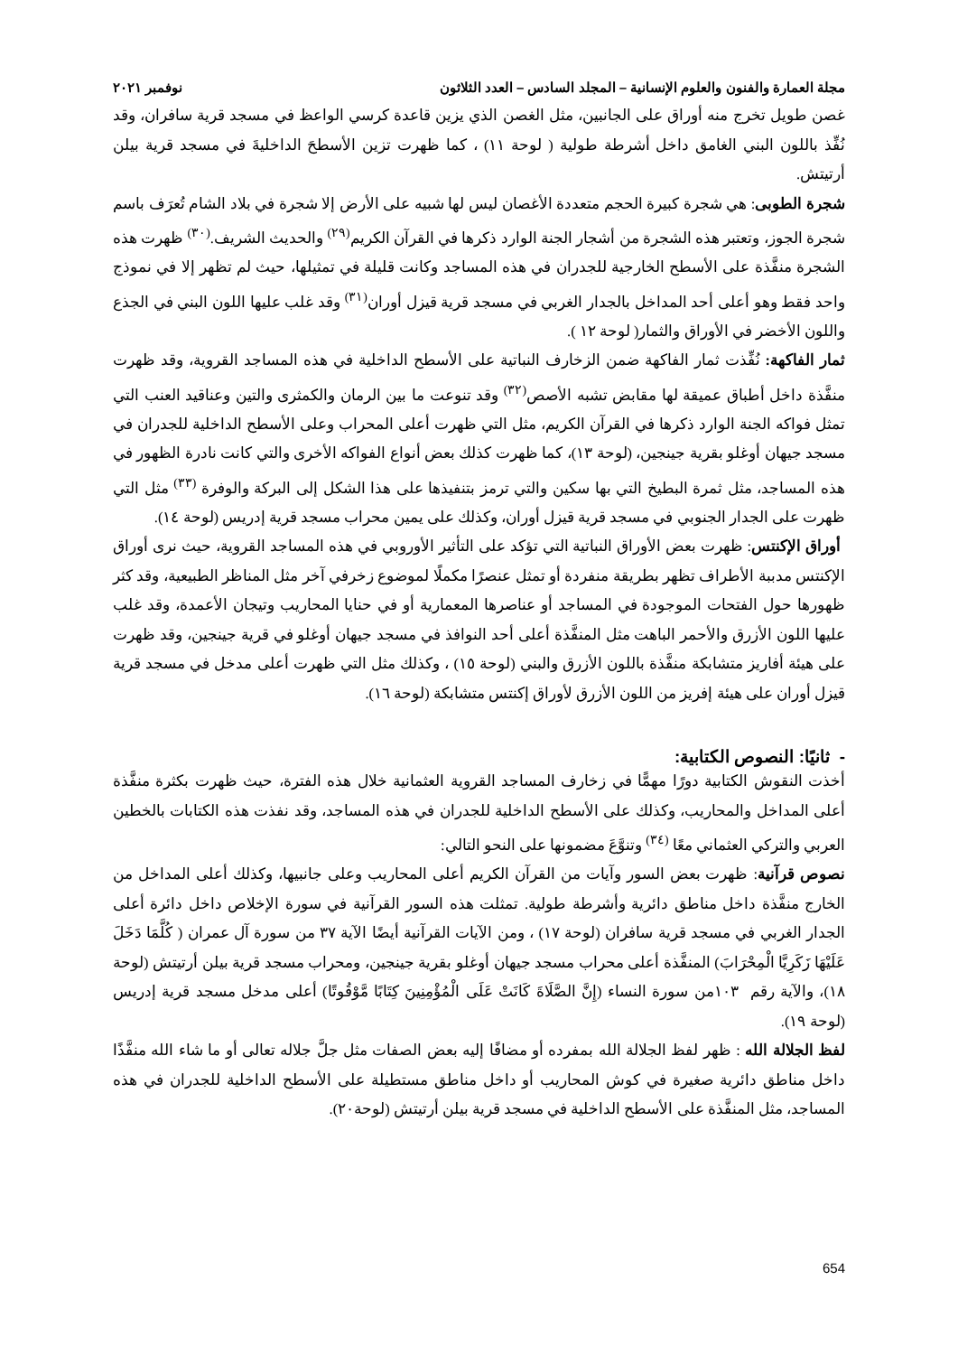مجلة العمارة والفنون والعلوم الإنسانية – المجلد السادس – العدد الثلاثون نوفمبر ٢٠٢١
غصن طويل تخرج منه أوراق على الجانبين، مثل الغصن الذي يزين قاعدة كرسي الواعظ في مسجد قرية سافران، وقد نُفِّذ باللون البني الغامق داخل أشرطة طولية ( لوحة ١١) ، كما ظهرت تزين الأسطحَ الداخليةَ في مسجد قرية بيلن أرتيتش.
شجرة الطوبى: هي شجرة كبيرة الحجم متعددة الأغصان ليس لها شبيه على الأرض إلا شجرة في بلاد الشام تُعرَف باسم شجرة الجوز، وتعتبر هذه الشجرة من أشجار الجنة الوارد ذكرها في القرآن الكريم<sup>(٢٩)</sup> والحديث الشريف.<sup>(٣٠)</sup> ظهرت هذه الشجرة منفَّذة على الأسطح الخارجية للجدران في هذه المساجد وكانت قليلة في تمثيلها، حيث لم تظهر إلا في نموذج واحد فقط وهو أعلى أحد المداخل بالجدار الغربي في مسجد قرية قيزل أوران<sup>(٣١)</sup> وقد غلب عليها اللون البني في الجذع واللون الأخضر في الأوراق والثمار( لوحة ١٢ ).
ثمار الفاكهة: نُفِّذت ثمار الفاكهة ضمن الزخارف النباتية على الأسطح الداخلية في هذه المساجد القروية، وقد ظهرت منفَّذة داخل أطباق عميقة لها مقابض تشبه الأصص<sup>(٣٢)</sup> وقد تنوعت ما بين الرمان والكمثرى والتين وعناقيد العنب التي تمثل فواكه الجنة الوارد ذكرها في القرآن الكريم، مثل التي ظهرت أعلى المحراب وعلى الأسطح الداخلية للجدران في مسجد جيهان أوغلو بقرية جينجين، (لوحة ١٣)، كما ظهرت كذلك بعض أنواع الفواكه الأخرى والتي كانت نادرة الظهور في هذه المساجد، مثل ثمرة البطيخ التي بها سكين والتي ترمز بتنفيذها على هذا الشكل إلى البركة والوفرة <sup>(٣٣)</sup> مثل التي ظهرت على الجدار الجنوبي في مسجد قرية قيزل أوران، وكذلك على يمين محراب مسجد قرية إدريس (لوحة ١٤).
أوراق الإكنتس: ظهرت بعض الأوراق النباتية التي تؤكد على التأثير الأوروبي في هذه المساجد القروية، حيث نرى أوراق الإكنتس مدببة الأطراف تظهر بطريقة منفردة أو تمثل عنصرًا مكملًا لموضوع زخرفي آخر مثل المناظر الطبيعية، وقد كثر ظهورها حول الفتحات الموجودة في المساجد أو عناصرها المعمارية أو في حنايا المحاريب وتيجان الأعمدة، وقد غلب عليها اللون الأزرق والأحمر الباهت مثل المنفَّذة أعلى أحد النوافذ في مسجد جيهان أوغلو في قرية جينجين، وقد ظهرت على هيئة أفاريز متشابكة منفَّذة باللون الأزرق والبني (لوحة ١٥) ، وكذلك مثل التي ظهرت أعلى مدخل في مسجد قرية قيزل أوران على هيئة إفريز من اللون الأزرق لأوراق إكنتس متشابكة (لوحة ١٦).
- ثانيًا: النصوص الكتابية:
أخذت النقوش الكتابية دورًا مهمًّا في زخارف المساجد القروية العثمانية خلال هذه الفترة، حيث ظهرت بكثرة منفَّذة أعلى المداخل والمحاريب، وكذلك على الأسطح الداخلية للجدران في هذه المساجد، وقد نفذت هذه الكتابات بالخطين العربي والتركي العثماني معًا <sup>(٣٤)</sup> وتنوَّعَ مضمونها على النحو التالي:
نصوص قرآنية: ظهرت بعض السور وآيات من القرآن الكريم أعلى المحاريب وعلى جانبيها، وكذلك أعلى المداخل من الخارج منفَّذة داخل مناطق دائرية وأشرطة طولية. تمثلت هذه السور القرآنية في سورة الإخلاص داخل دائرة أعلى الجدار الغربي في مسجد قرية سافران (لوحة ١٧) ، ومن الآيات القرآنية أيضًا الآية ٣٧ من سورة آل عمران ( كُلَّمَا دَخَلَ عَلَيْهَا زَكَرِيَّا الْمِحْرَابَ) المنفَّذة أعلى محراب مسجد جيهان أوغلو بقرية جينجين، ومحراب مسجد قرية بيلن أرتيتش (لوحة ١٨)، والآية رقم ١٠٣من سورة النساء (إِنَّ الصَّلَاةَ كَانَتْ عَلَى الْمُؤْمِنِينَ كِتَابًا مَّوْقُوتًا) أعلى مدخل مسجد قرية إدريس (لوحة ١٩).
لفظ الجلالة الله : ظهر لفظ الجلالة الله بمفرده أو مضافًا إليه بعض الصفات مثل جلَّ جلاله تعالى أو ما شاء الله منفَّذًا داخل مناطق دائرية صغيرة في كوش المحاريب أو داخل مناطق مستطيلة على الأسطح الداخلية للجدران في هذه المساجد، مثل المنفَّذة على الأسطح الداخلية في مسجد قرية بيلن أرتيتش (لوحة٢٠).
654